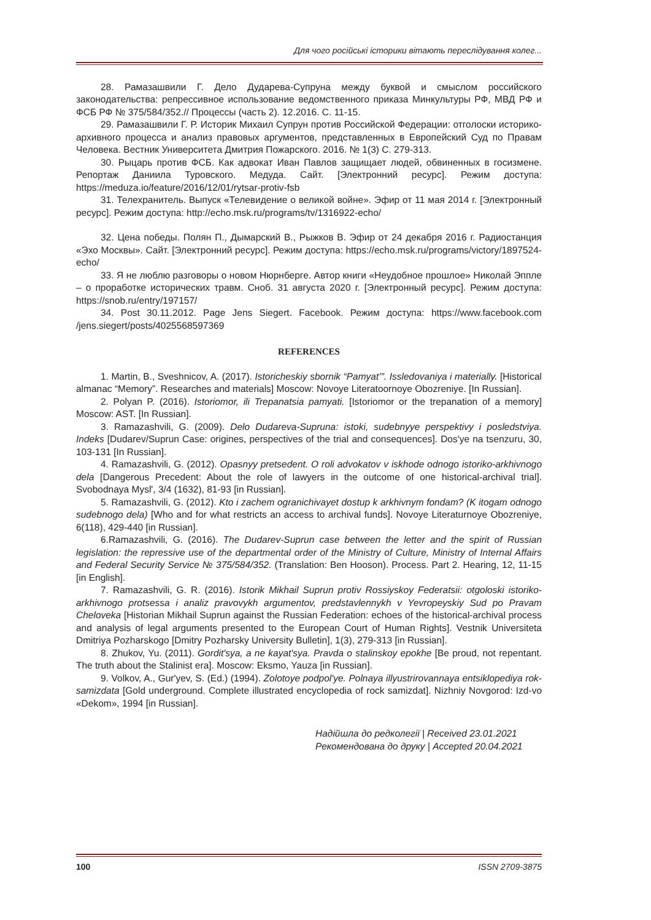Для чого російські історики вітають переслідування колег...
28. Рамазашвили Г. Дело Дударева-Супруна между буквой и смыслом российского законодательства: репрессивное использование ведомственного приказа Минкультуры РФ, МВД РФ и ФСБ РФ № 375/584/352.// Процессы (часть 2). 12.2016. С. 11-15.
29. Рамазашвили Г. Р. Историк Михаил Супрун против Российской Федерации: отголоски историко-архивного процесса и анализ правовых аргументов, представленных в Европейский Суд по Правам Человека. Вестник Университета Дмитрия Пожарского. 2016. № 1(3) С. 279-313.
30. Рыцарь против ФСБ. Как адвокат Иван Павлов защищает людей, обвиненных в госизмене. Репортаж Даниила Туровского. Медуда. Сайт. [Электронний ресурс]. Режим доступа: https://meduza.io/feature/2016/12/01/rytsar-protiv-fsb
31. Телехранитель. Выпуск «Телевидение о великой войне». Эфир от 11 мая 2014 г. [Электронный ресурс]. Режим доступа: http://echo.msk.ru/programs/tv/1316922-echo/
32. Цена победы. Полян П., Дымарский В., Рыжков В. Эфир от 24 декабря 2016 г. Радиостанция «Эхо Москвы». Сайт. [Электронний ресурс]. Режим доступа: https://echo.msk.ru/programs/victory/1897524-echo/
33. Я не люблю разговоры о новом Нюрнберге. Автор книги «Неудобное прошлое» Николай Эппле – о проработке исторических травм. Сноб. 31 августа 2020 г. [Электронный ресурс]. Режим доступа: https://snob.ru/entry/197157/
34. Post 30.11.2012. Page Jens Siegert. Facebook. Режим доступа: https://www.facebook.com /jens.siegert/posts/4025568597369
REFERENCES
1. Martin, B., Sveshnicov, A. (2017). Istoricheskiy sbornik “Pamyat’”. Issledovaniya i materially. [Historical almanac “Memory”. Researches and materials] Moscow: Novoye Literatoornoye Obozreniye. [In Russian].
2. Polyan P. (2016). Istoriomor, ili Trepanatsia pamyati. [Istoriomor or the trepanation of a memory] Moscow: AST. [In Russian].
3. Ramazashvili, G. (2009). Delo Dudareva-Supruna: istoki, sudebnyye perspektivy i posledstviya. Indeks [Dudarev/Suprun Case: origines, perspectives of the trial and consequences]. Dos'ye na tsenzuru, 30, 103-131 [In Russian].
4. Ramazashvili, G. (2012). Opasnyy pretsedent. O roli advokatov v iskhode odnogo istoriko-arkhivnogo dela [Dangerous Precedent: About the role of lawyers in the outcome of one historical-archival trial]. Svobodnaya Mysl', 3/4 (1632), 81-93 [in Russian].
5. Ramazashvili, G. (2012). Kto i zachem ogranichivayet dostup k arkhivnym fondam? (K itogam odnogo sudebnogo dela) [Who and for what restricts an access to archival funds]. Novoye Literaturnoye Obozreniye, 6(118), 429-440 [in Russian].
6.Ramazashvili, G. (2016). The Dudarev-Suprun case between the letter and the spirit of Russian legislation: the repressive use of the departmental order of the Ministry of Culture, Ministry of Internal Affairs and Federal Security Service № 375/584/352. (Translation: Ben Hooson). Process. Part 2. Hearing, 12, 11-15 [in English].
7. Ramazashvili, G. R. (2016). Istorik Mikhail Suprun protiv Rossiyskoy Federatsii: otgoloski istoriko-arkhivnogo protsessa i analiz pravovykh argumentov, predstavlennykh v Yevropeyskiy Sud po Pravam Cheloveka [Historian Mikhail Suprun against the Russian Federation: echoes of the historical-archival process and analysis of legal arguments presented to the European Court of Human Rights]. Vestnik Universiteta Dmitriya Pozharskogo [Dmitry Pozharsky University Bulletin], 1(3), 279-313 [in Russian].
8. Zhukov, Yu. (2011). Gordit'sya, a ne kayat'sya. Pravda o stalinskoy epokhe [Be proud, not repentant. The truth about the Stalinist era]. Moscow: Eksmo, Yauza [in Russian].
9. Volkov, A., Gur'yev, S. (Ed.) (1994). Zolotoye podpol'ye. Polnaya illyustrirovannaya entsiklopediya rok-samizdata [Gold underground. Complete illustrated encyclopedia of rock samizdat]. Nizhniy Novgorod: Izd-vo «Dekom», 1994 [in Russian].
Надійшла до редколегії | Received 23.01.2021
Рекомендована до друку | Accepted 20.04.2021
100 ISSN 2709-3875